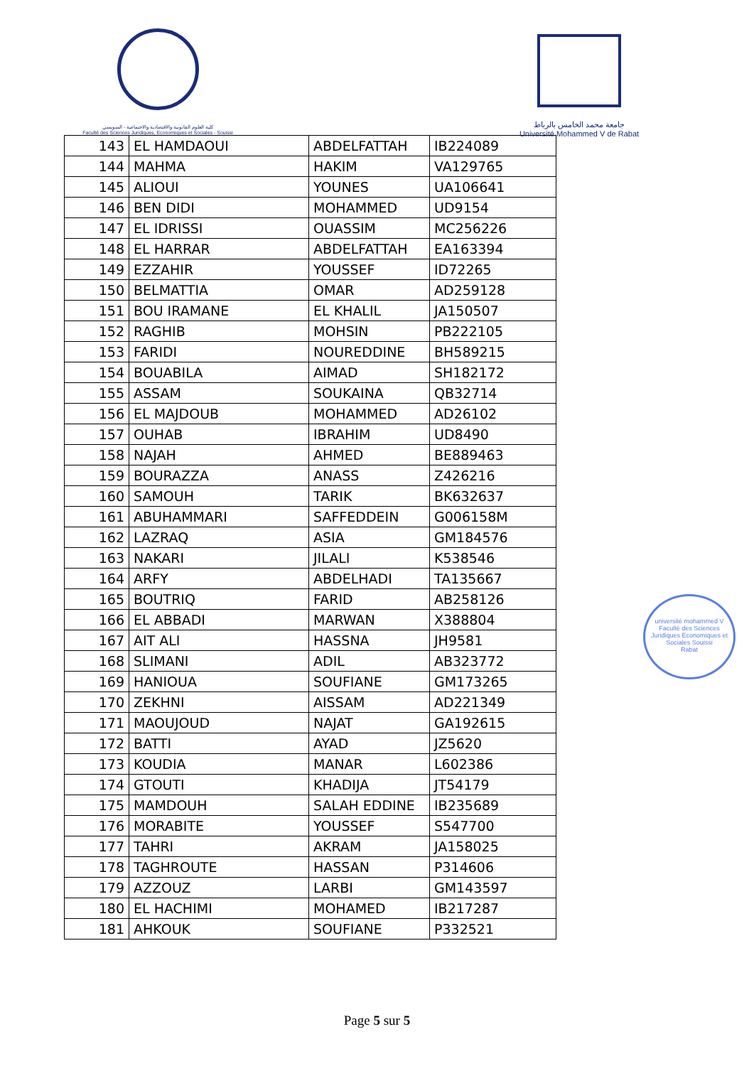كلية العلوم القانونية والاقتصادية والاجتماعية - السويسي
Faculté des Sciences Juridiques, Economiques et Sociales - Souissi
جامعة محمد الخامس بالرباط
Université Mohammed V de Rabat
| 143 | EL HAMDAOUI | ABDELFATTAH | IB224089 |
| 144 | MAHMA | HAKIM | VA129765 |
| 145 | ALIOUI | YOUNES | UA106641 |
| 146 | BEN DIDI | MOHAMMED | UD9154 |
| 147 | EL IDRISSI | OUASSIM | MC256226 |
| 148 | EL HARRAR | ABDELFATTAH | EA163394 |
| 149 | EZZAHIR | YOUSSEF | ID72265 |
| 150 | BELMATTIA | OMAR | AD259128 |
| 151 | BOU IRAMANE | EL KHALIL | JA150507 |
| 152 | RAGHIB | MOHSIN | PB222105 |
| 153 | FARIDI | NOUREDDINE | BH589215 |
| 154 | BOUABILA | AIMAD | SH182172 |
| 155 | ASSAM | SOUKAINA | QB32714 |
| 156 | EL MAJDOUB | MOHAMMED | AD26102 |
| 157 | OUHAB | IBRAHIM | UD8490 |
| 158 | NAJAH | AHMED | BE889463 |
| 159 | BOURAZZA | ANASS | Z426216 |
| 160 | SAMOUH | TARIK | BK632637 |
| 161 | ABUHAMMARI | SAFFEDDEIN | G006158M |
| 162 | LAZRAQ | ASIA | GM184576 |
| 163 | NAKARI | JILALI | K538546 |
| 164 | ARFY | ABDELHADI | TA135667 |
| 165 | BOUTRIQ | FARID | AB258126 |
| 166 | EL ABBADI | MARWAN | X388804 |
| 167 | AIT ALI | HASSNA | JH9581 |
| 168 | SLIMANI | ADIL | AB323772 |
| 169 | HANIOUA | SOUFIANE | GM173265 |
| 170 | ZEKHNI | AISSAM | AD221349 |
| 171 | MAOUJOUD | NAJAT | GA192615 |
| 172 | BATTI | AYAD | JZ5620 |
| 173 | KOUDIA | MANAR | L602386 |
| 174 | GTOUTI | KHADIJA | JT54179 |
| 175 | MAMDOUH | SALAH EDDINE | IB235689 |
| 176 | MORABITE | YOUSSEF | S547700 |
| 177 | TAHRI | AKRAM | JA158025 |
| 178 | TAGHROUTE | HASSAN | P314606 |
| 179 | AZZOUZ | LARBI | GM143597 |
| 180 | EL HACHIMI | MOHAMED | IB217287 |
| 181 | AHKOUK | SOUFIANE | P332521 |
université mohammed V
Faculté des Sciences Juridiques Economiques et Sociales Souissi
Rabat
Page 5 sur 5